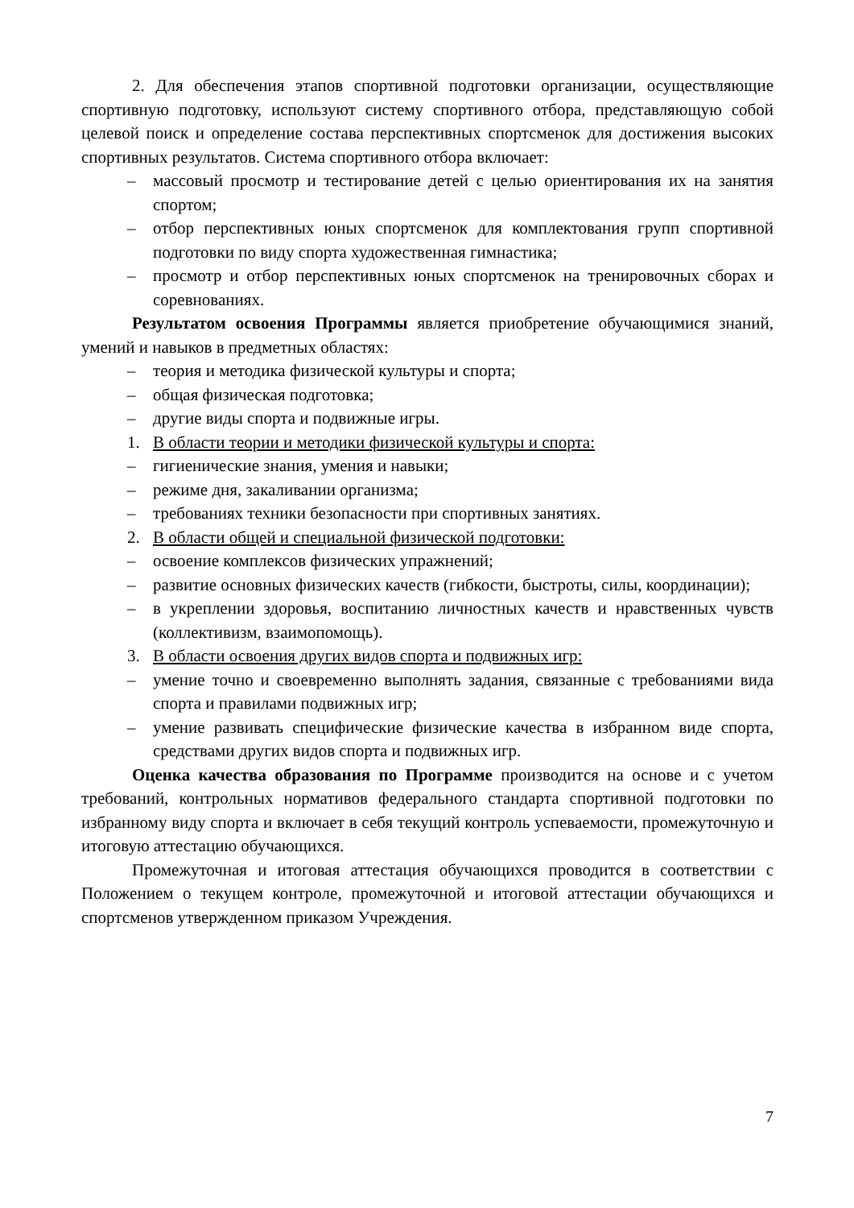2. Для обеспечения этапов спортивной подготовки организации, осуществляющие спортивную подготовку, используют систему спортивного отбора, представляющую собой целевой поиск и определение состава перспективных спортсменок для достижения высоких спортивных результатов. Система спортивного отбора включает:
– массовый просмотр и тестирование детей с целью ориентирования их на занятия спортом;
– отбор перспективных юных спортсменок для комплектования групп спортивной подготовки по виду спорта художественная гимнастика;
– просмотр и отбор перспективных юных спортсменок на тренировочных сборах и соревнованиях.
Результатом освоения Программы является приобретение обучающимися знаний, умений и навыков в предметных областях:
– теория и методика физической культуры и спорта;
– общая физическая подготовка;
– другие виды спорта и подвижные игры.
1. В области теории и методики физической культуры и спорта:
– гигиенические знания, умения и навыки;
– режиме дня, закаливании организма;
– требованиях техники безопасности при спортивных занятиях.
2. В области общей и специальной физической подготовки:
– освоение комплексов физических упражнений;
– развитие основных физических качеств (гибкости, быстроты, силы, координации);
– в укреплении здоровья, воспитанию личностных качеств и нравственных чувств (коллективизм, взаимопомощь).
3. В области освоения других видов спорта и подвижных игр:
– умение точно и своевременно выполнять задания, связанные с требованиями вида спорта и правилами подвижных игр;
– умение развивать специфические физические качества в избранном виде спорта, средствами других видов спорта и подвижных игр.
Оценка качества образования по Программе производится на основе и с учетом требований, контрольных нормативов федерального стандарта спортивной подготовки по избранному виду спорта и включает в себя текущий контроль успеваемости, промежуточную и итоговую аттестацию обучающихся.
Промежуточная и итоговая аттестация обучающихся проводится в соответствии с Положением о текущем контроле, промежуточной и итоговой аттестации обучающихся и спортсменов утвержденном приказом Учреждения.
7